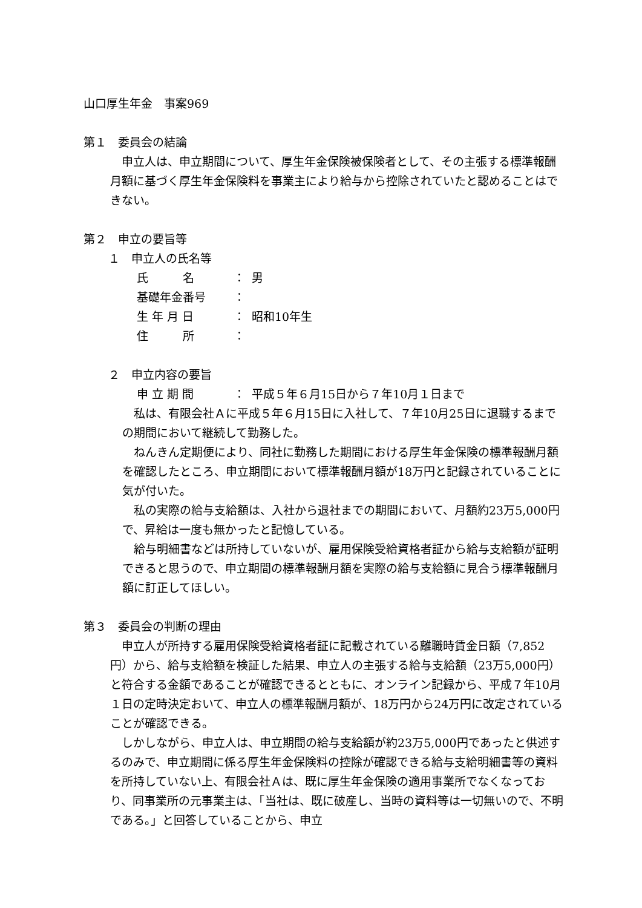山口厚生年金　事案969
第１　委員会の結論
　申立人は、申立期間について、厚生年金保険被保険者として、その主張する標準報酬月額に基づく厚生年金保険料を事業主により給与から控除されていたと認めることはできない。
第２　申立の要旨等
　１　申立人の氏名等
| 氏 名 | ： | 男 |
| 基礎年金番号 | ： | |
| 生 年 月 日 | ： | 昭和10年生 |
| 住 所 | ： | |
　２　申立内容の要旨
| 申 立 期 間 | ： | 平成５年６月15日から７年10月１日まで |
　私は、有限会社Ａに平成５年６月15日に入社して、７年10月25日に退職するまでの期間において継続して勤務した。
　ねんきん定期便により、同社に勤務した期間における厚生年金保険の標準報酬月額を確認したところ、申立期間において標準報酬月額が18万円と記録されていることに気が付いた。
　私の実際の給与支給額は、入社から退社までの期間において、月額約23万5,000円で、昇給は一度も無かったと記憶している。
　給与明細書などは所持していないが、雇用保険受給資格者証から給与支給額が証明できると思うので、申立期間の標準報酬月額を実際の給与支給額に見合う標準報酬月額に訂正してほしい。
第３　委員会の判断の理由
　申立人が所持する雇用保険受給資格者証に記載されている離職時賃金日額（7,852円）から、給与支給額を検証した結果、申立人の主張する給与支給額（23万5,000円）と符合する金額であることが確認できるとともに、オンライン記録から、平成７年10月１日の定時決定おいて、申立人の標準報酬月額が、18万円から24万円に改定されていることが確認できる。
　しかしながら、申立人は、申立期間の給与支給額が約23万5,000円であったと供述するのみで、申立期間に係る厚生年金保険料の控除が確認できる給与支給明細書等の資料を所持していない上、有限会社Ａは、既に厚生年金保険の適用事業所でなくなっており、同事業所の元事業主は、「当社は、既に破産し、当時の資料等は一切無いので、不明である。」と回答していることから、申立